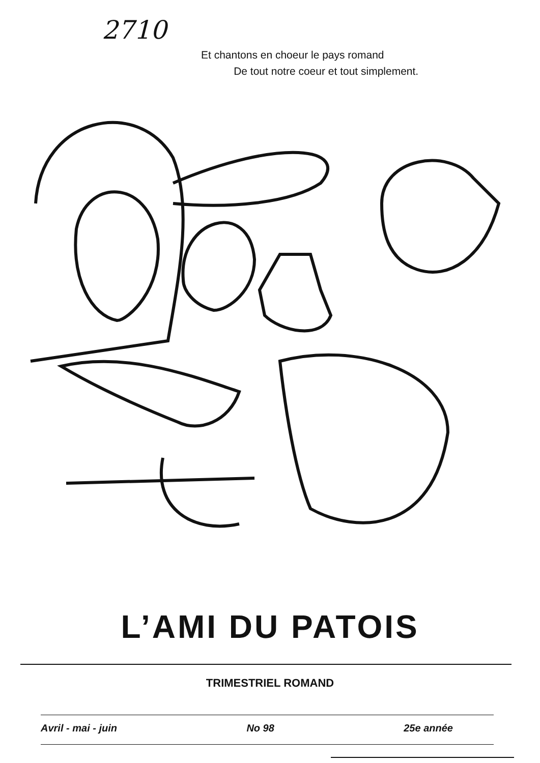2710
Et chantons en choeur le pays romand
De tout notre coeur et tout simplement.
L’AMI DU PATOIS
TRIMESTRIEL ROMAND
Avril - mai - juin No 98 25e année